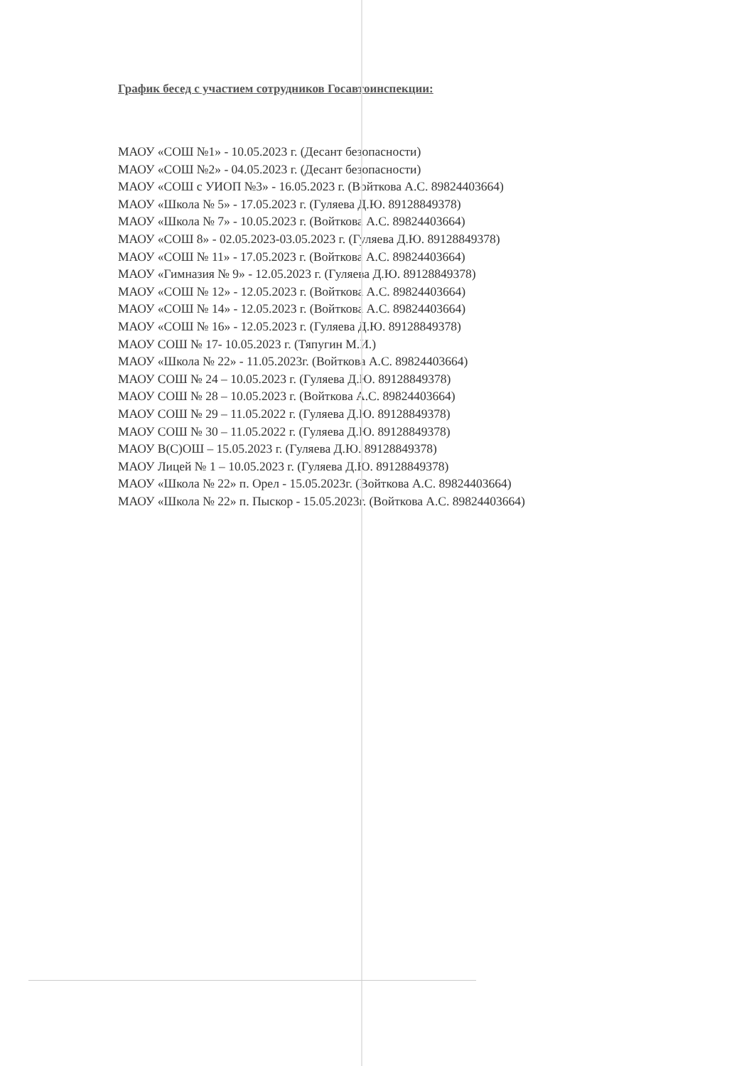График бесед с участием сотрудников Госавтоинспекции:
МАОУ «СОШ №1» - 10.05.2023 г. (Десант безопасности)
МАОУ «СОШ №2» - 04.05.2023 г. (Десант безопасности)
МАОУ «СОШ с УИОП №3» - 16.05.2023 г. (Войткова А.С. 89824403664)
МАОУ «Школа № 5» - 17.05.2023 г. (Гуляева Д.Ю. 89128849378)
МАОУ «Школа № 7» - 10.05.2023 г. (Войткова А.С. 89824403664)
МАОУ «СОШ 8» - 02.05.2023-03.05.2023 г. (Гуляева Д.Ю. 89128849378)
МАОУ «СОШ № 11» - 17.05.2023 г. (Войткова А.С. 89824403664)
МАОУ «Гимназия № 9» - 12.05.2023 г. (Гуляева Д.Ю. 89128849378)
МАОУ «СОШ № 12» - 12.05.2023 г. (Войткова А.С. 89824403664)
МАОУ «СОШ № 14» - 12.05.2023 г. (Войткова А.С. 89824403664)
МАОУ «СОШ № 16» - 12.05.2023 г. (Гуляева Д.Ю. 89128849378)
МАОУ СОШ № 17- 10.05.2023 г. (Тяпугин М.И.)
МАОУ «Школа № 22» - 11.05.2023г. (Войткова А.С. 89824403664)
МАОУ СОШ № 24 – 10.05.2023 г. (Гуляева Д.Ю. 89128849378)
МАОУ СОШ № 28 – 10.05.2023 г. (Войткова А.С. 89824403664)
МАОУ СОШ № 29 – 11.05.2022 г. (Гуляева Д.Ю. 89128849378)
МАОУ СОШ № 30 – 11.05.2022 г. (Гуляева Д.Ю. 89128849378)
МАОУ В(С)ОШ – 15.05.2023 г. (Гуляева Д.Ю. 89128849378)
МАОУ Лицей № 1 – 10.05.2023 г. (Гуляева Д.Ю. 89128849378)
МАОУ «Школа № 22» п. Орел - 15.05.2023г. (Войткова А.С. 89824403664)
МАОУ «Школа № 22» п. Пыскор - 15.05.2023г. (Войткова А.С. 89824403664)